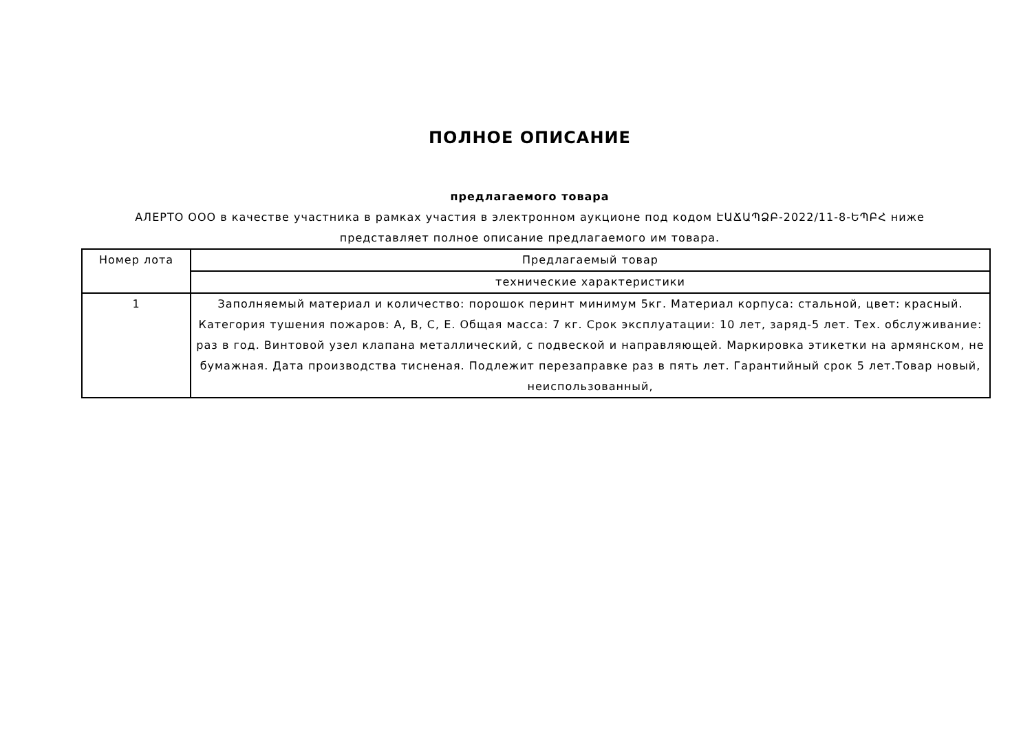ПОЛНОЕ ОПИСАНИЕ
предлагаемого товара
АЛЕРТО ООО в качестве участника в рамках участия в электронном аукционе под кодом ԷԱՃԱՊՁԲ-2022/11-8-ԵՊԲՀ ниже представляет полное описание предлагаемого им товара.
| Номер лота | Предлагаемый товар |
| --- | --- |
| | технические характеристики |
| 1 | Заполняемый материал и количество: порошок перинт минимум 5кг. Материал корпуса: стальной, цвет: красный. Категория тушения пожаров: A, B, C, E. Общая масса: 7 кг. Срок эксплуатации: 10 лет, заряд-5 лет. Тех. обслуживание: раз в год. Винтовой узел клапана металлический, с подвеской и направляющей. Маркировка этикетки на армянском, не бумажная. Дата производства тисненая. Подлежит перезаправке раз в пять лет. Гарантийный срок 5 лет.Товар новый, неиспользованный, |